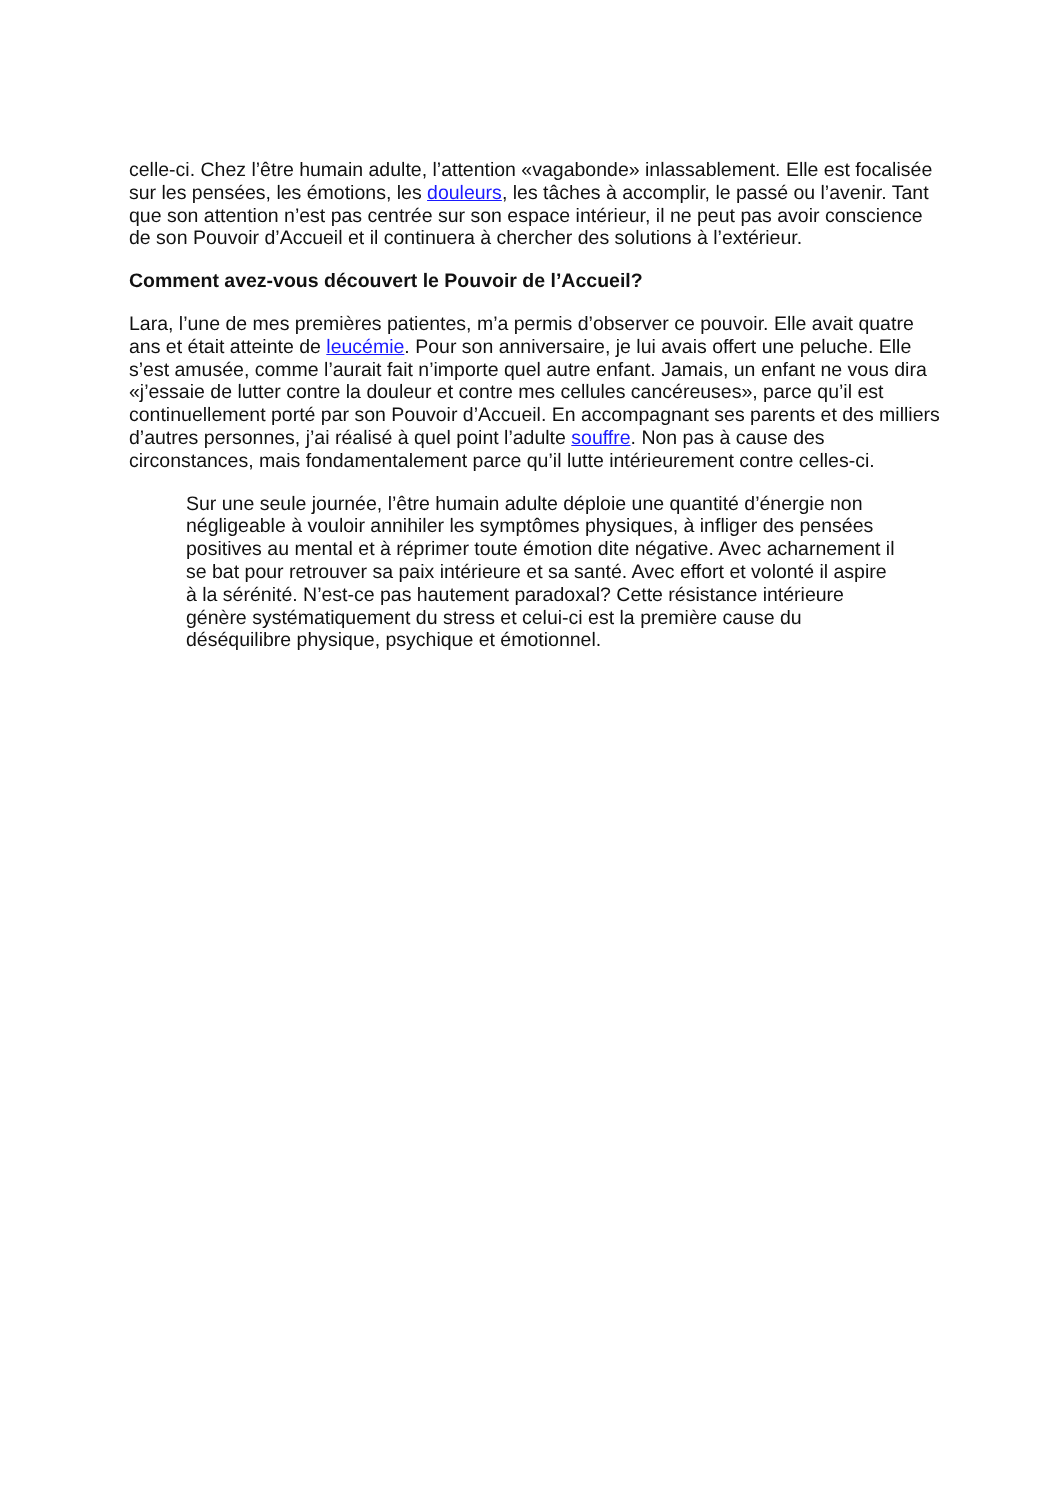celle-ci. Chez l’être humain adulte, l’attention «vagabonde» inlassablement. Elle est focalisée sur les pensées, les émotions, les douleurs, les tâches à accomplir, le passé ou l’avenir. Tant que son attention n’est pas centrée sur son espace intérieur, il ne peut pas avoir conscience de son Pouvoir d’Accueil et il continuera à chercher des solutions à l’extérieur.
Comment avez-vous découvert le Pouvoir de l’Accueil?
Lara, l’une de mes premières patientes, m’a permis d’observer ce pouvoir. Elle avait quatre ans et était atteinte de leucémie. Pour son anniversaire, je lui avais offert une peluche. Elle s’est amusée, comme l’aurait fait n’importe quel autre enfant. Jamais, un enfant ne vous dira «j’essaie de lutter contre la douleur et contre mes cellules cancéreuses», parce qu’il est continuellement porté par son Pouvoir d’Accueil. En accompagnant ses parents et des milliers d’autres personnes, j’ai réalisé à quel point l’adulte souffre. Non pas à cause des circonstances, mais fondamentalement parce qu’il lutte intérieurement contre celles-ci.
Sur une seule journée, l’être humain adulte déploie une quantité d’énergie non négligeable à vouloir annihiler les symptômes physiques, à infliger des pensées positives au mental et à réprimer toute émotion dite négative. Avec acharnement il se bat pour retrouver sa paix intérieure et sa santé. Avec effort et volonté il aspire à la sérénité. N’est-ce pas hautement paradoxal? Cette résistance intérieure génère systématiquement du stress et celui-ci est la première cause du déséquilibre physique, psychique et émotionnel.